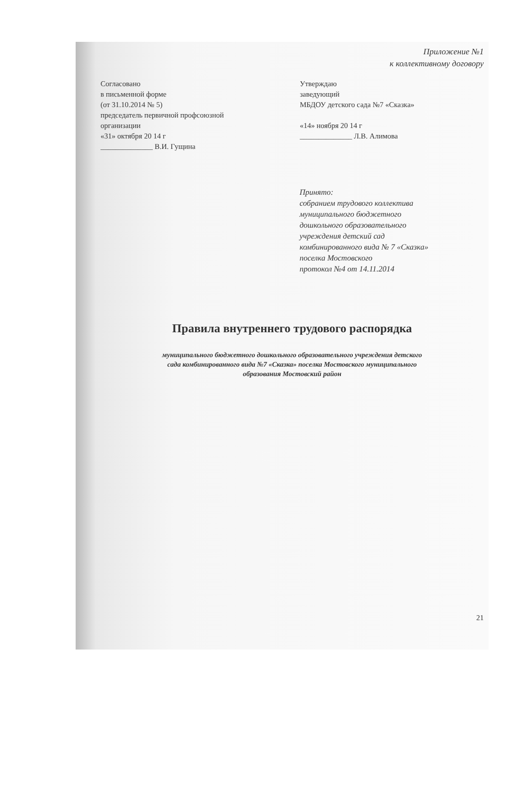Приложение №1
к коллективному договору
Согласовано
в письменной форме
(от 31.10.2014 № 5)
председатель первичной профсоюзной
организации
«31» октября 20 14 г
______________ В.И. Гущина
Утверждаю
заведующий
МБДОУ детского сада №7 «Сказка»
«14» ноября 20 14 г
______________ Л.В. Алимова
Принято:
собранием трудового коллектива
муниципального бюджетного
дошкольного образовательного
учреждения детский сад
комбинированного вида № 7 «Сказка»
поселка Мостовского
протокол №4 от 14.11.2014
Правила внутреннего трудового распорядка
муниципального бюджетного дошкольного образовательного учреждения детского
сада комбинированного вида №7 «Сказка» поселка Мостовского муниципального
образования Мостовский район
21